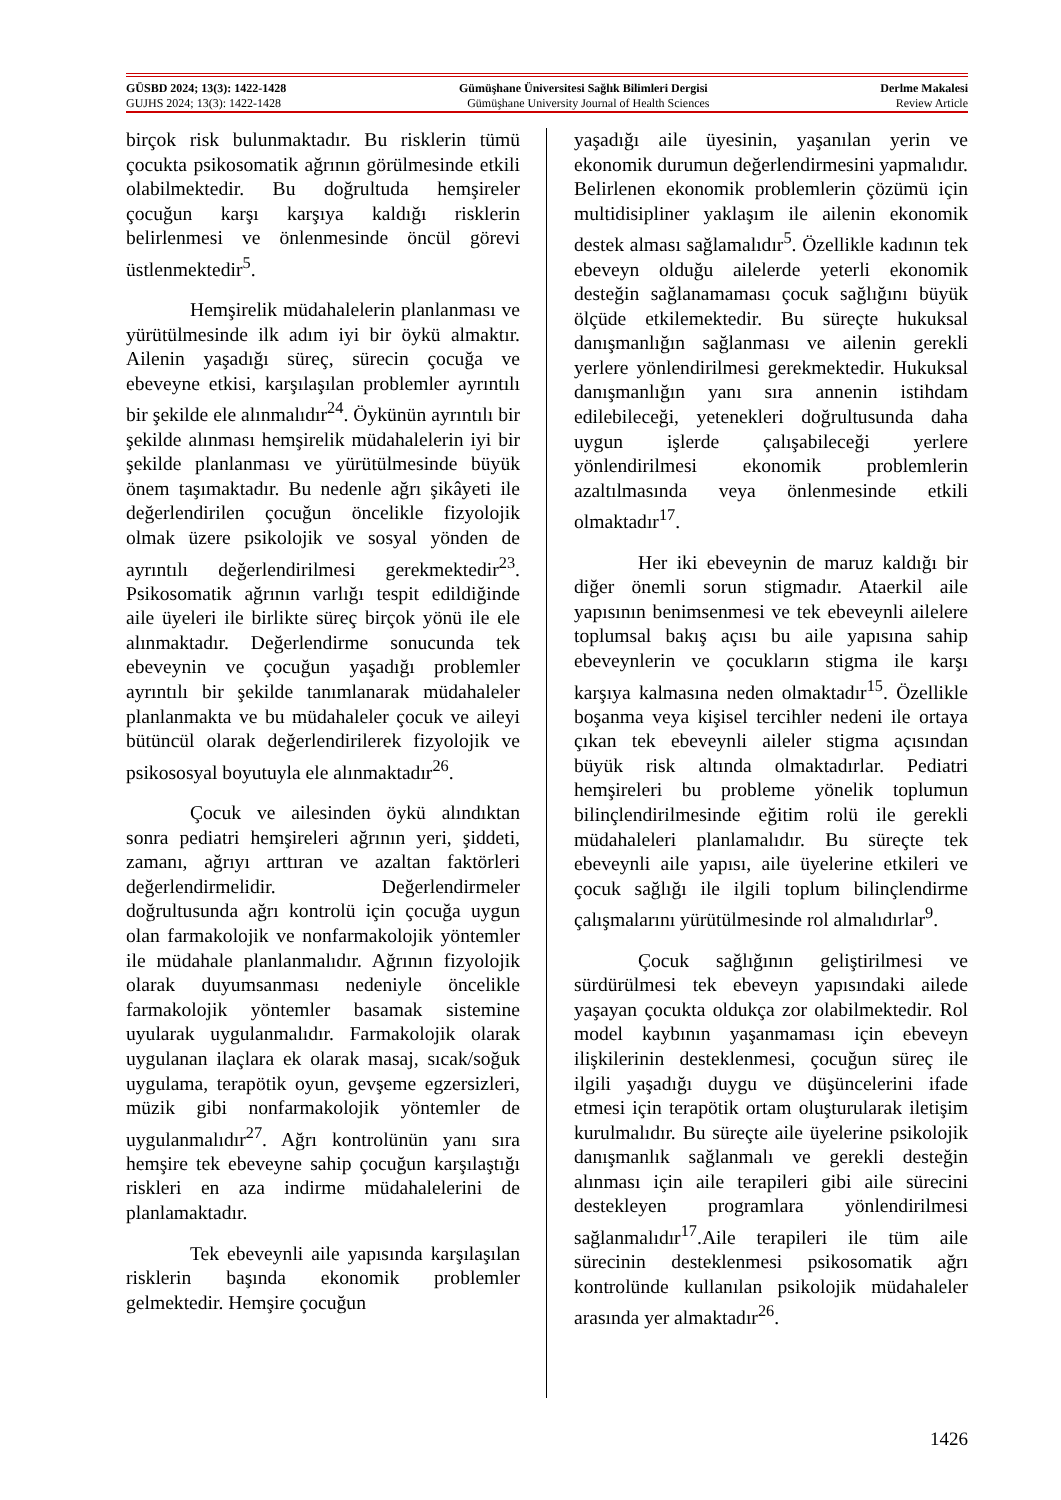GÜSBD 2024; 13(3): 1422-1428 Gümüşhane Üniversitesi Sağlık Bilimleri Dergisi Derlme Makalesi
GUJHS 2024; 13(3): 1422-1428 Gümüşhane University Journal of Health Sciences Review Article
birçok risk bulunmaktadır. Bu risklerin tümü çocukta psikosomatik ağrının görülmesinde etkili olabilmektedir. Bu doğrultuda hemşireler çocuğun karşı karşıya kaldığı risklerin belirlenmesi ve önlenmesinde öncül görevi üstlenmektedir<sup>5</sup>.
Hemşirelik müdahalelerin planlanması ve yürütülmesinde ilk adım iyi bir öykü almaktır. Ailenin yaşadığı süreç, sürecin çocuğa ve ebeveyne etkisi, karşılaşılan problemler ayrıntılı bir şekilde ele alınmalıdır<sup>24</sup>. Öykünün ayrıntılı bir şekilde alınması hemşirelik müdahalelerin iyi bir şekilde planlanması ve yürütülmesinde büyük önem taşımaktadır. Bu nedenle ağrı şikâyeti ile değerlendirilen çocuğun öncelikle fizyolojik olmak üzere psikolojik ve sosyal yönden de ayrıntılı değerlendirilmesi gerekmektedir<sup>23</sup>. Psikosomatik ağrının varlığı tespit edildiğinde aile üyeleri ile birlikte süreç birçok yönü ile ele alınmaktadır. Değerlendirme sonucunda tek ebeveynin ve çocuğun yaşadığı problemler ayrıntılı bir şekilde tanımlanarak müdahaleler planlanmakta ve bu müdahaleler çocuk ve aileyi bütüncül olarak değerlendirilerek fizyolojik ve psikososyal boyutuyla ele alınmaktadır<sup>26</sup>.
Çocuk ve ailesinden öykü alındıktan sonra pediatri hemşireleri ağrının yeri, şiddeti, zamanı, ağrıyı arttıran ve azaltan faktörleri değerlendirmelidir. Değerlendirmeler doğrultusunda ağrı kontrolü için çocuğa uygun olan farmakolojik ve nonfarmakolojik yöntemler ile müdahale planlanmalıdır. Ağrının fizyolojik olarak duyumsanması nedeniyle öncelikle farmakolojik yöntemler basamak sistemine uyularak uygulanmalıdır. Farmakolojik olarak uygulanan ilaçlara ek olarak masaj, sıcak/soğuk uygulama, terapötik oyun, gevşeme egzersizleri, müzik gibi nonfarmakolojik yöntemler de uygulanmalıdır<sup>27</sup>. Ağrı kontrolünün yanı sıra hemşire tek ebeveyne sahip çocuğun karşılaştığı riskleri en aza indirme müdahalelerini de planlamaktadır.
Tek ebeveynli aile yapısında karşılaşılan risklerin başında ekonomik problemler gelmektedir. Hemşire çocuğun
yaşadığı aile üyesinin, yaşanılan yerin ve ekonomik durumun değerlendirmesini yapmalıdır. Belirlenen ekonomik problemlerin çözümü için multidisipliner yaklaşım ile ailenin ekonomik destek alması sağlamalıdır<sup>5</sup>. Özellikle kadının tek ebeveyn olduğu ailelerde yeterli ekonomik desteğin sağlanamaması çocuk sağlığını büyük ölçüde etkilemektedir. Bu süreçte hukuksal danışmanlığın sağlanması ve ailenin gerekli yerlere yönlendirilmesi gerekmektedir. Hukuksal danışmanlığın yanı sıra annenin istihdam edilebileceği, yetenekleri doğrultusunda daha uygun işlerde çalışabileceği yerlere yönlendirilmesi ekonomik problemlerin azaltılmasında veya önlenmesinde etkili olmaktadır<sup>17</sup>.
Her iki ebeveynin de maruz kaldığı bir diğer önemli sorun stigmadır. Ataerkil aile yapısının benimsenmesi ve tek ebeveynli ailelere toplumsal bakış açısı bu aile yapısına sahip ebeveynlerin ve çocukların stigma ile karşı karşıya kalmasına neden olmaktadır<sup>15</sup>. Özellikle boşanma veya kişisel tercihler nedeni ile ortaya çıkan tek ebeveynli aileler stigma açısından büyük risk altında olmaktadırlar. Pediatri hemşireleri bu probleme yönelik toplumun bilinçlendirilmesinde eğitim rolü ile gerekli müdahaleleri planlamalıdır. Bu süreçte tek ebeveynli aile yapısı, aile üyelerine etkileri ve çocuk sağlığı ile ilgili toplum bilinçlendirme çalışmalarını yürütülmesinde rol almalıdırlar<sup>9</sup>.
Çocuk sağlığının geliştirilmesi ve sürdürülmesi tek ebeveyn yapısındaki ailede yaşayan çocukta oldukça zor olabilmektedir. Rol model kaybının yaşanmaması için ebeveyn ilişkilerinin desteklenmesi, çocuğun süreç ile ilgili yaşadığı duygu ve düşüncelerini ifade etmesi için terapötik ortam oluşturularak iletişim kurulmalıdır. Bu süreçte aile üyelerine psikolojik danışmanlık sağlanmalı ve gerekli desteğin alınması için aile terapileri gibi aile sürecini destekleyen programlara yönlendirilmesi sağlanmalıdır<sup>17</sup>.Aile terapileri ile tüm aile sürecinin desteklenmesi psikosomatik ağrı kontrolünde kullanılan psikolojik müdahaleler arasında yer almaktadır<sup>26</sup>.
1426